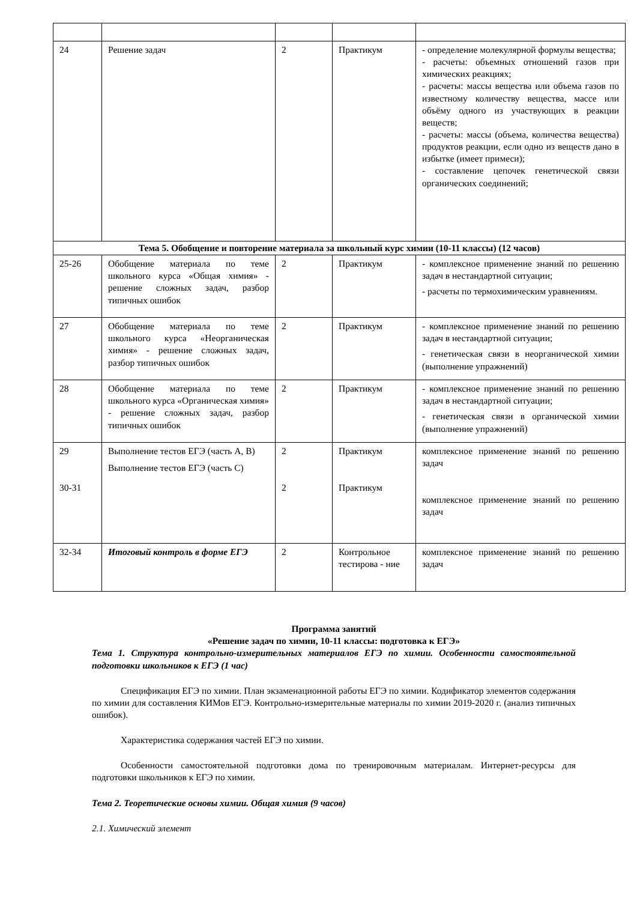| 24 | Решение задач | 2 | Практикум | - определение молекулярной формулы вещества; - расчеты: объемных отношений газов при химических реакциях; - расчеты: массы вещества или объема газов по известному количеству вещества, массе или объёму одного из участвующих в реакции веществ; - расчеты: массы (объема, количества вещества) продуктов реакции, если одно из веществ дано в избытке (имеет примеси); - составление цепочек генетической связи органических соединений; |
| Тема 5. Обобщение и повторение материала за школьный курс химии (10-11 классы) (12 часов) | | | | |
| 25-26 | Обобщение материала по теме школьного курса «Общая химия» - решение сложных задач, разбор типичных ошибок | 2 | Практикум | - комплексное применение знаний по решению задач в нестандартной ситуации; - расчеты по термохимическим уравнениям. |
| 27 | Обобщение материала по теме школьного курса «Неорганическая химия» - решение сложных задач, разбор типичных ошибок | 2 | Практикум | - комплексное применение знаний по решению задач в нестандартной ситуации; - генетическая связи в неорганической химии (выполнение упражнений) |
| 28 | Обобщение материала по теме школьного курса «Органическая химия» - решение сложных задач, разбор типичных ошибок | 2 | Практикум | - комплексное применение знаний по решению задач в нестандартной ситуации; - генетическая связи в органической химии (выполнение упражнений) |
| 29 30-31 | Выполнение тестов ЕГЭ (часть А, В) Выполнение тестов ЕГЭ (часть С) | 2 2 | Практикум Практикум | комплексное применение знаний по решению задач комплексное применение знаний по решению задач |
| 32-34 | Итоговый контроль в форме ЕГЭ | 2 | Контрольное тестирова - ние | комплексное применение знаний по решению задач |
Программа занятий
«Решение задач по химии, 10-11 классы: подготовка к ЕГЭ»
Тема 1. Структура контрольно-измерительных материалов ЕГЭ по химии. Особенности самостоятельной подготовки школьников к ЕГЭ (1 час)
Спецификация ЕГЭ по химии. План экзаменационной работы ЕГЭ по химии. Кодификатор элементов содержания по химии для составления КИМов ЕГЭ. Контрольно-измерительные материалы по химии 2019-2020 г. (анализ типичных ошибок).
Характеристика содержания частей ЕГЭ по химии.
Особенности самостоятельной подготовки дома по тренировочным материалам. Интернет-ресурсы для подготовки школьников к ЕГЭ по химии.
Тема 2. Теоретические основы химии. Общая химия (9 часов)
2.1. Химический элемент